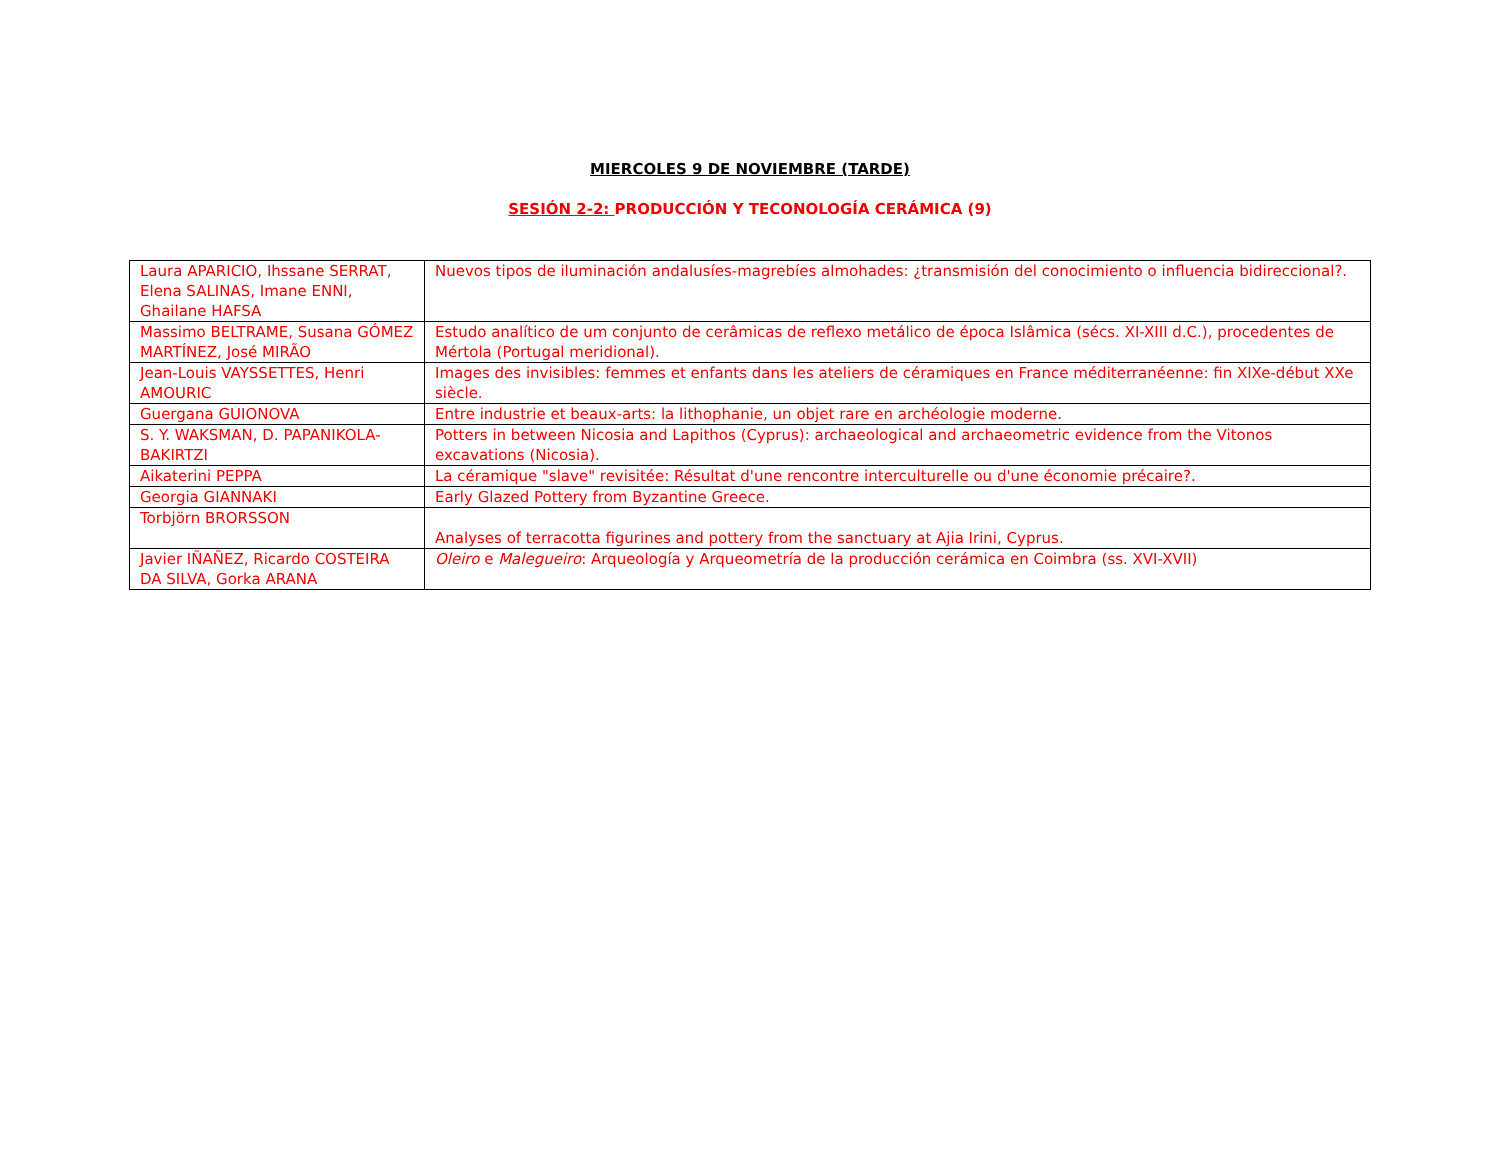MIERCOLES 9 DE NOVIEMBRE (TARDE)
SESIÓN 2-2: PRODUCCIÓN Y TECONOLOGÍA CERÁMICA (9)
| Laura APARICIO, Ihssane SERRAT, Elena SALINAS, Imane ENNI, Ghailane HAFSA | Nuevos tipos de iluminación andalusíes-magrebíes almohades: ¿transmisión del conocimiento o influencia bidireccional?. |
| Massimo BELTRAME, Susana GÓMEZ MARTÍNEZ, José MIRÃO | Estudo analítico de um conjunto de cerâmicas de reflexo metálico de época Islâmica (sécs. XI-XIII d.C.), procedentes de Mértola (Portugal meridional). |
| Jean-Louis VAYSSETTES, Henri AMOURIC | Images des invisibles: femmes et enfants dans les ateliers de céramiques en France méditerranéenne: fin XIXe-début XXe siècle. |
| Guergana GUIONOVA | Entre industrie et beaux-arts: la lithophanie, un objet rare en archéologie moderne. |
| S. Y. WAKSMAN, D. PAPANIKOLA-BAKIRTZI | Potters in between Nicosia and Lapithos (Cyprus): archaeological and archaeometric evidence from the Vitonos excavations (Nicosia). |
| Aikaterini PEPPA | La céramique "slave" revisitée: Résultat d'une rencontre interculturelle ou d'une économie précaire?. |
| Georgia GIANNAKI | Early Glazed Pottery from Byzantine Greece. |
| Torbjörn BRORSSON | Analyses of terracotta figurines and pottery from the sanctuary at Ajia Irini, Cyprus. |
| Javier IÑAÑEZ, Ricardo COSTEIRA DA SILVA, Gorka ARANA | Oleiro e Malegueiro : Arqueología y Arqueometría de la producción cerámica en Coimbra (ss. XVI-XVII) |